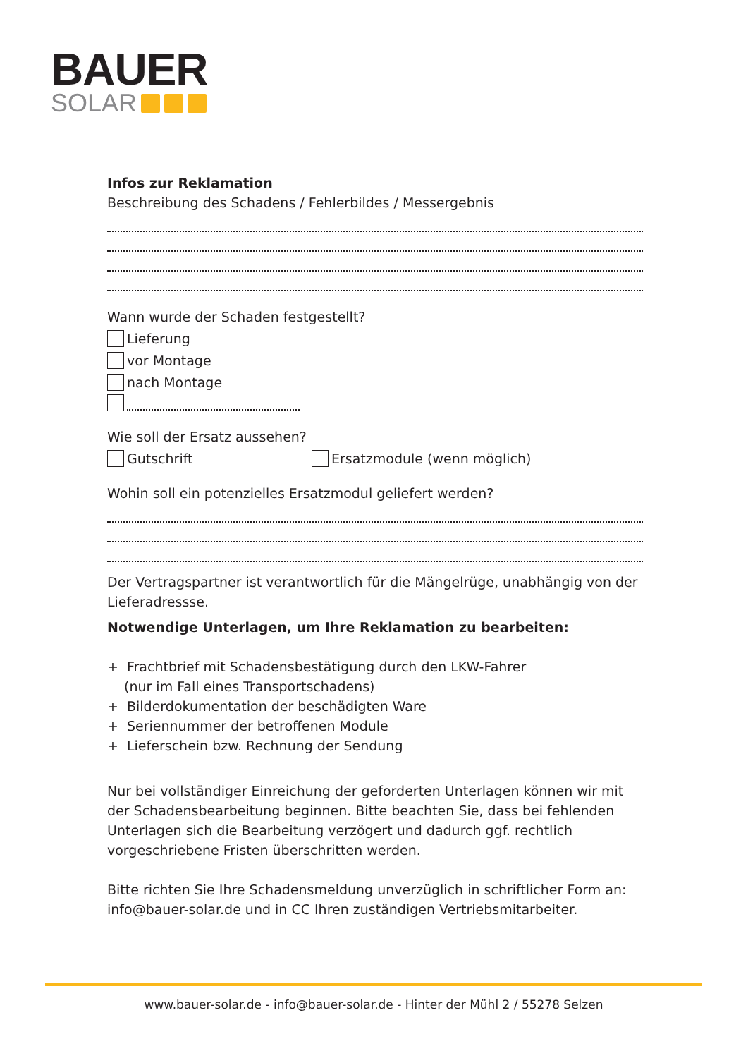BAUER
SOLAR
Infos zur Reklamation
Beschreibung des Schadens / Fehlerbildes / Messergebnis
Wann wurde der Schaden festgestellt?
Lieferung
vor Montage
nach Montage
Wie soll der Ersatz aussehen?
Gutschrift Ersatzmodule (wenn möglich)
Wohin soll ein potenzielles Ersatzmodul geliefert werden?
Der Vertragspartner ist verantwortlich für die Mängelrüge, unabhängig von der Lieferadressse.
Notwendige Unterlagen, um Ihre Reklamation zu bearbeiten:
+ Frachtbrief mit Schadensbestätigung durch den LKW-Fahrer
(nur im Fall eines Transportschadens)
+ Bilderdokumentation der beschädigten Ware
+ Seriennummer der betroffenen Module
+ Lieferschein bzw. Rechnung der Sendung
Nur bei vollständiger Einreichung der geforderten Unterlagen können wir mit der Schadensbearbeitung beginnen. Bitte beachten Sie, dass bei fehlenden Unterlagen sich die Bearbeitung verzögert und dadurch ggf. rechtlich vorgeschriebene Fristen überschritten werden.
Bitte richten Sie Ihre Schadensmeldung unverzüglich in schriftlicher Form an: info@bauer-solar.de und in CC Ihren zuständigen Vertriebsmitarbeiter.
www.bauer-solar.de - info@bauer-solar.de - Hinter der Mühl 2 / 55278 Selzen